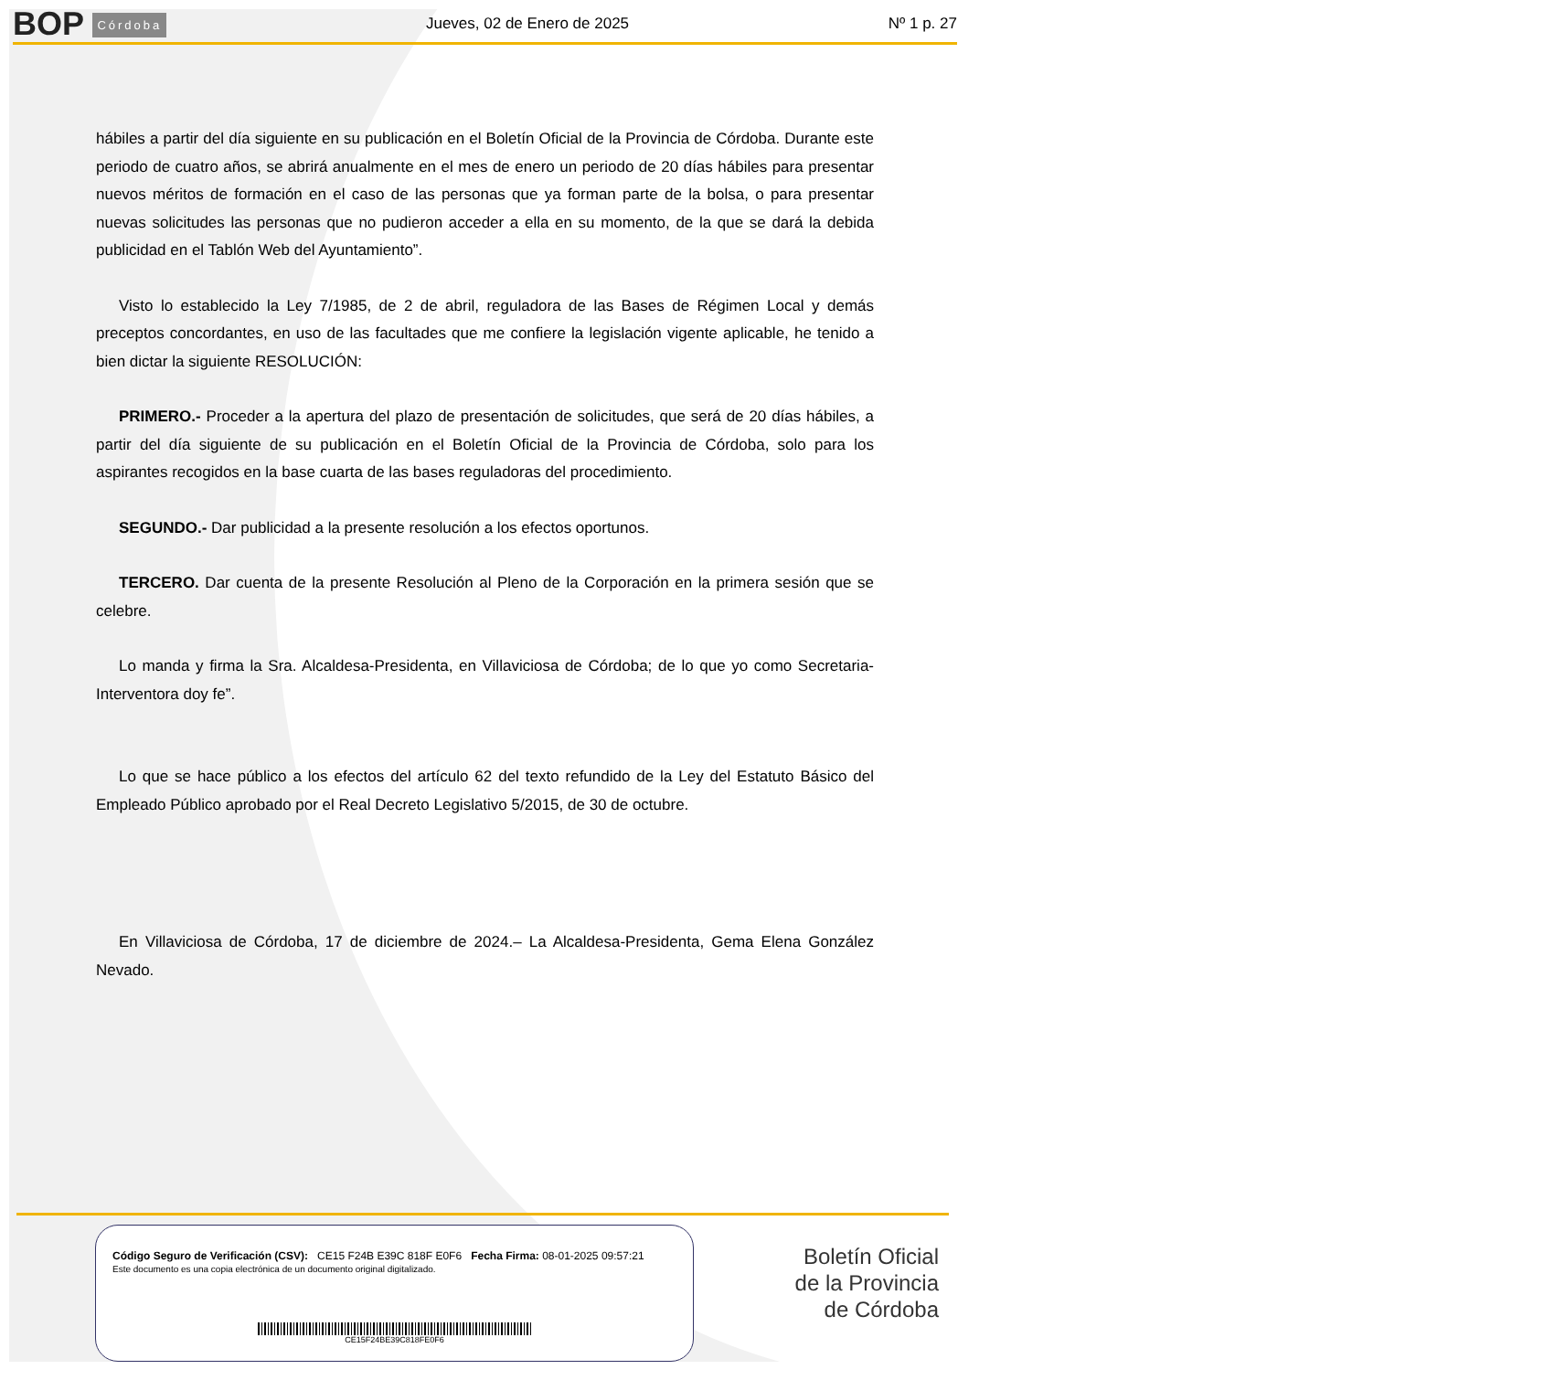BOP Córdoba
Jueves, 02 de Enero de 2025
Nº 1 p. 27
hábiles a partir del día siguiente en su publicación en el Boletín Oficial de la Provincia de Córdoba. Durante este periodo de cuatro años, se abrirá anualmente en el mes de enero un periodo de 20 días hábiles para presentar nuevos méritos de formación en el caso de las personas que ya forman parte de la bolsa, o para presentar nuevas solicitudes las personas que no pudieron acceder a ella en su momento, de la que se dará la debida publicidad en el Tablón Web del Ayuntamiento”.
Visto lo establecido la Ley 7/1985, de 2 de abril, reguladora de las Bases de Régimen Local y demás preceptos concordantes, en uso de las facultades que me confiere la legislación vigente aplicable, he tenido a bien dictar la siguiente RESOLUCIÓN:
PRIMERO.- Proceder a la apertura del plazo de presentación de solicitudes, que será de 20 días hábiles, a partir del día siguiente de su publicación en el Boletín Oficial de la Provincia de Córdoba, solo para los aspirantes recogidos en la base cuarta de las bases reguladoras del procedimiento.
SEGUNDO.- Dar publicidad a la presente resolución a los efectos oportunos.
TERCERO. Dar cuenta de la presente Resolución al Pleno de la Corporación en la primera sesión que se celebre.
Lo manda y firma la Sra. Alcaldesa-Presidenta, en Villaviciosa de Córdoba; de lo que yo como Secretaria-Interventora doy fe”.
Lo que se hace público a los efectos del artículo 62 del texto refundido de la Ley del Estatuto Básico del Empleado Público aprobado por el Real Decreto Legislativo 5/2015, de 30 de octubre.
En Villaviciosa de Córdoba, 17 de diciembre de 2024.– La Alcaldesa-Presidenta, Gema Elena González Nevado.
Código Seguro de Verificación (CSV): CE15 F24B E39C 818F E0F6 Fecha Firma: 08-01-2025 09:57:21
Este documento es una copia electrónica de un documento original digitalizado.
CE15F24BE39C818FE0F6
Boletín Oficial
de la Provincia
de Córdoba